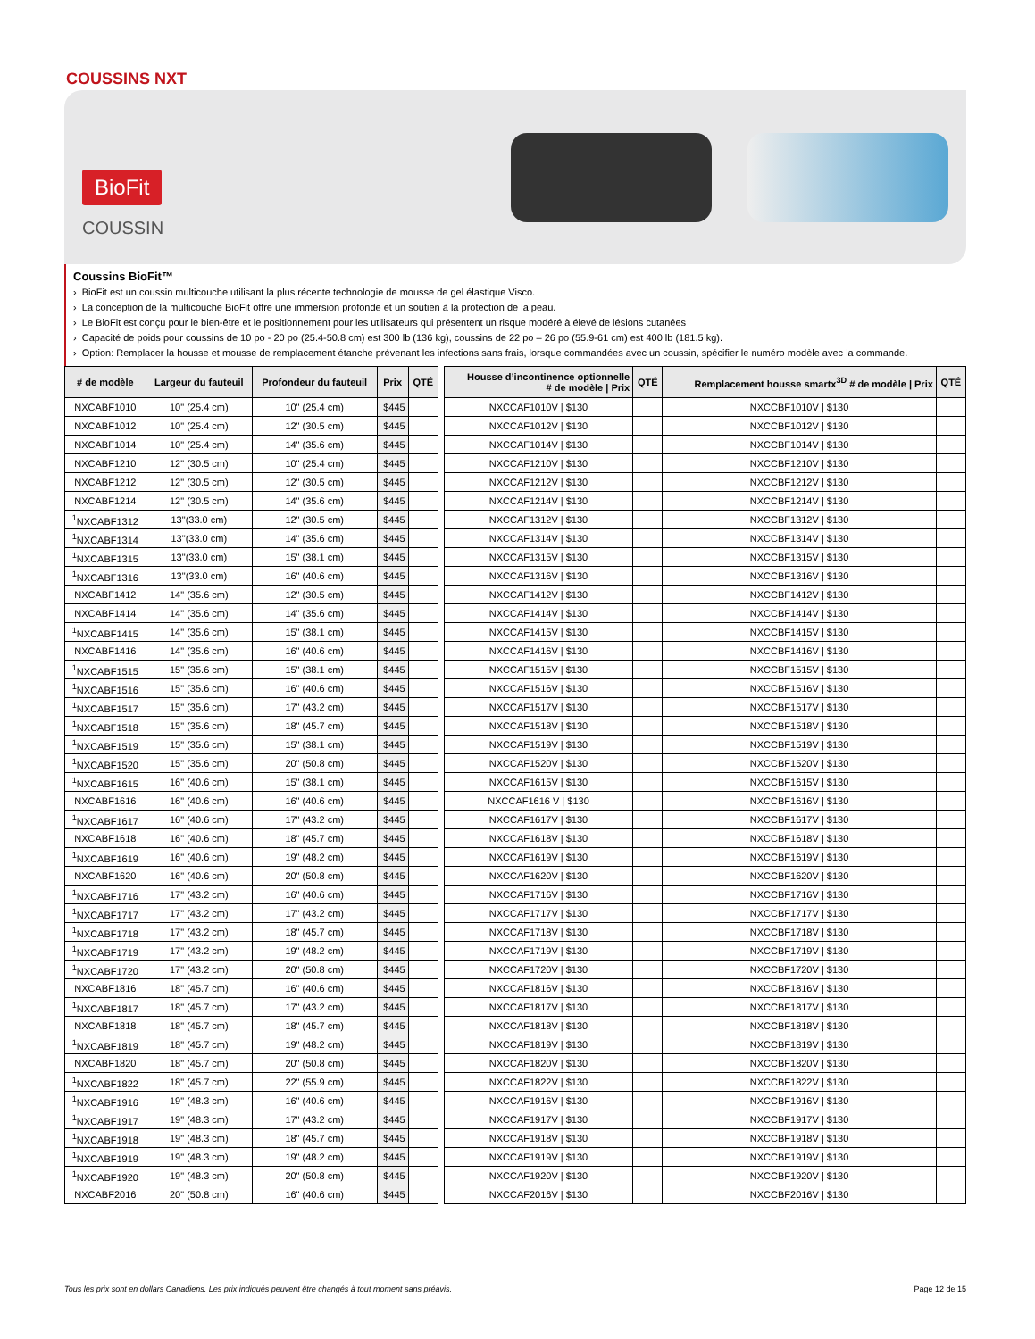COUSSINS NXT
BioFit
COUSSIN
Coussins BioFit™
› BioFit est un coussin multicouche utilisant la plus récente technologie de mousse de gel élastique Visco.
› La conception de la multicouche BioFit offre une immersion profonde et un soutien à la protection de la peau.
› Le BioFit est conçu pour le bien-être et le positionnement pour les utilisateurs qui présentent un risque modéré à élevé de lésions cutanées
› Capacité de poids pour coussins de 10 po - 20 po (25.4-50.8 cm) est 300 lb (136 kg), coussins de 22 po – 26 po (55.9-61 cm) est 400 lb (181.5 kg).
› Option: Remplacer la housse et mousse de remplacement étanche prévenant les infections sans frais, lorsque commandées avec un coussin, spécifier le numéro modèle avec la commande.
| # de modèle | Largeur du fauteuil | Profondeur du fauteuil | Prix | QTÉ | | Housse d’incontinence optionnelle # de modèle / Prix | QTÉ | Remplacement housse smartx<sup>3D</sup> # de modèle / Prix | QTÉ |
| NXCABF1010 | 10" (25.4 cm) | 10" (25.4 cm) | $445 | | | NXCCAF1010V / $130 | | NXCCBF1010V / $130 | |
| NXCABF1012 | 10" (25.4 cm) | 12" (30.5 cm) | $445 | | | NXCCAF1012V / $130 | | NXCCBF1012V / $130 | |
| NXCABF1014 | 10" (25.4 cm) | 14" (35.6 cm) | $445 | | | NXCCAF1014V / $130 | | NXCCBF1014V / $130 | |
| NXCABF1210 | 12" (30.5 cm) | 10" (25.4 cm) | $445 | | | NXCCAF1210V / $130 | | NXCCBF1210V / $130 | |
| NXCABF1212 | 12" (30.5 cm) | 12" (30.5 cm) | $445 | | | NXCCAF1212V / $130 | | NXCCBF1212V / $130 | |
| NXCABF1214 | 12" (30.5 cm) | 14" (35.6 cm) | $445 | | | NXCCAF1214V / $130 | | NXCCBF1214V / $130 | |
| <sup>1</sup> NXCABF1312 | 13"(33.0 cm) | 12" (30.5 cm) | $445 | | | NXCCAF1312V / $130 | | NXCCBF1312V / $130 | |
| <sup>1</sup> NXCABF1314 | 13"(33.0 cm) | 14" (35.6 cm) | $445 | | | NXCCAF1314V / $130 | | NXCCBF1314V / $130 | |
| <sup>1</sup> NXCABF1315 | 13"(33.0 cm) | 15" (38.1 cm) | $445 | | | NXCCAF1315V / $130 | | NXCCBF1315V / $130 | |
| <sup>1</sup> NXCABF1316 | 13"(33.0 cm) | 16" (40.6 cm) | $445 | | | NXCCAF1316V / $130 | | NXCCBF1316V / $130 | |
| NXCABF1412 | 14" (35.6 cm) | 12" (30.5 cm) | $445 | | | NXCCAF1412V / $130 | | NXCCBF1412V / $130 | |
| NXCABF1414 | 14" (35.6 cm) | 14" (35.6 cm) | $445 | | | NXCCAF1414V / $130 | | NXCCBF1414V / $130 | |
| <sup>1</sup> NXCABF1415 | 14" (35.6 cm) | 15" (38.1 cm) | $445 | | | NXCCAF1415V / $130 | | NXCCBF1415V / $130 | |
| NXCABF1416 | 14" (35.6 cm) | 16" (40.6 cm) | $445 | | | NXCCAF1416V / $130 | | NXCCBF1416V / $130 | |
| <sup>1</sup> NXCABF1515 | 15" (35.6 cm) | 15" (38.1 cm) | $445 | | | NXCCAF1515V / $130 | | NXCCBF1515V / $130 | |
| <sup>1</sup> NXCABF1516 | 15" (35.6 cm) | 16" (40.6 cm) | $445 | | | NXCCAF1516V / $130 | | NXCCBF1516V / $130 | |
| <sup>1</sup> NXCABF1517 | 15" (35.6 cm) | 17" (43.2 cm) | $445 | | | NXCCAF1517V / $130 | | NXCCBF1517V / $130 | |
| <sup>1</sup> NXCABF1518 | 15" (35.6 cm) | 18" (45.7 cm) | $445 | | | NXCCAF1518V / $130 | | NXCCBF1518V / $130 | |
| <sup>1</sup> NXCABF1519 | 15" (35.6 cm) | 15" (38.1 cm) | $445 | | | NXCCAF1519V / $130 | | NXCCBF1519V / $130 | |
| <sup>1</sup> NXCABF1520 | 15" (35.6 cm) | 20" (50.8 cm) | $445 | | | NXCCAF1520V / $130 | | NXCCBF1520V / $130 | |
| <sup>1</sup> NXCABF1615 | 16" (40.6 cm) | 15" (38.1 cm) | $445 | | | NXCCAF1615V / $130 | | NXCCBF1615V / $130 | |
| NXCABF1616 | 16" (40.6 cm) | 16" (40.6 cm) | $445 | | | NXCCAF1616 V / $130 | | NXCCBF1616V / $130 | |
| <sup>1</sup> NXCABF1617 | 16" (40.6 cm) | 17" (43.2 cm) | $445 | | | NXCCAF1617V / $130 | | NXCCBF1617V / $130 | |
| NXCABF1618 | 16" (40.6 cm) | 18" (45.7 cm) | $445 | | | NXCCAF1618V / $130 | | NXCCBF1618V / $130 | |
| <sup>1</sup> NXCABF1619 | 16" (40.6 cm) | 19" (48.2 cm) | $445 | | | NXCCAF1619V / $130 | | NXCCBF1619V / $130 | |
| NXCABF1620 | 16" (40.6 cm) | 20" (50.8 cm) | $445 | | | NXCCAF1620V / $130 | | NXCCBF1620V / $130 | |
| <sup>1</sup> NXCABF1716 | 17" (43.2 cm) | 16" (40.6 cm) | $445 | | | NXCCAF1716V / $130 | | NXCCBF1716V / $130 | |
| <sup>1</sup> NXCABF1717 | 17" (43.2 cm) | 17" (43.2 cm) | $445 | | | NXCCAF1717V / $130 | | NXCCBF1717V / $130 | |
| <sup>1</sup> NXCABF1718 | 17" (43.2 cm) | 18" (45.7 cm) | $445 | | | NXCCAF1718V / $130 | | NXCCBF1718V / $130 | |
| <sup>1</sup> NXCABF1719 | 17" (43.2 cm) | 19" (48.2 cm) | $445 | | | NXCCAF1719V / $130 | | NXCCBF1719V / $130 | |
| <sup>1</sup> NXCABF1720 | 17" (43.2 cm) | 20" (50.8 cm) | $445 | | | NXCCAF1720V / $130 | | NXCCBF1720V / $130 | |
| NXCABF1816 | 18" (45.7 cm) | 16" (40.6 cm) | $445 | | | NXCCAF1816V / $130 | | NXCCBF1816V / $130 | |
| <sup>1</sup> NXCABF1817 | 18" (45.7 cm) | 17" (43.2 cm) | $445 | | | NXCCAF1817V / $130 | | NXCCBF1817V / $130 | |
| NXCABF1818 | 18" (45.7 cm) | 18" (45.7 cm) | $445 | | | NXCCAF1818V / $130 | | NXCCBF1818V / $130 | |
| <sup>1</sup> NXCABF1819 | 18" (45.7 cm) | 19" (48.2 cm) | $445 | | | NXCCAF1819V / $130 | | NXCCBF1819V / $130 | |
| NXCABF1820 | 18" (45.7 cm) | 20" (50.8 cm) | $445 | | | NXCCAF1820V / $130 | | NXCCBF1820V / $130 | |
| <sup>1</sup> NXCABF1822 | 18" (45.7 cm) | 22" (55.9 cm) | $445 | | | NXCCAF1822V / $130 | | NXCCBF1822V / $130 | |
| <sup>1</sup> NXCABF1916 | 19" (48.3 cm) | 16" (40.6 cm) | $445 | | | NXCCAF1916V / $130 | | NXCCBF1916V / $130 | |
| <sup>1</sup> NXCABF1917 | 19" (48.3 cm) | 17" (43.2 cm) | $445 | | | NXCCAF1917V / $130 | | NXCCBF1917V / $130 | |
| <sup>1</sup> NXCABF1918 | 19" (48.3 cm) | 18" (45.7 cm) | $445 | | | NXCCAF1918V / $130 | | NXCCBF1918V / $130 | |
| <sup>1</sup> NXCABF1919 | 19" (48.3 cm) | 19" (48.2 cm) | $445 | | | NXCCAF1919V / $130 | | NXCCBF1919V / $130 | |
| <sup>1</sup> NXCABF1920 | 19" (48.3 cm) | 20" (50.8 cm) | $445 | | | NXCCAF1920V / $130 | | NXCCBF1920V / $130 | |
| NXCABF2016 | 20" (50.8 cm) | 16" (40.6 cm) | $445 | | | NXCCAF2016V / $130 | | NXCCBF2016V / $130 | |
Tous les prix sont en dollars Canadiens. Les prix indiqués peuvent être changés à tout moment sans préavis. Page 12 de 15